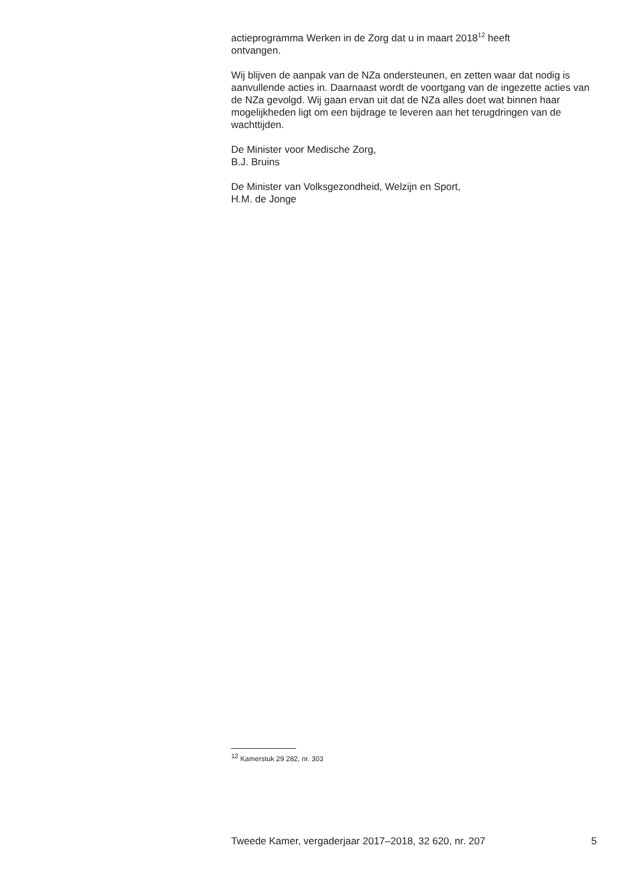actieprogramma Werken in de Zorg dat u in maart 2018<sup>12</sup> heeft
ontvangen.
Wij blijven de aanpak van de NZa ondersteunen, en zetten waar dat nodig is aanvullende acties in. Daarnaast wordt de voortgang van de ingezette acties van de NZa gevolgd. Wij gaan ervan uit dat de NZa alles doet wat binnen haar mogelijkheden ligt om een bijdrage te leveren aan het terugdringen van de wachttijden.
De Minister voor Medische Zorg,
B.J. Bruins
De Minister van Volksgezondheid, Welzijn en Sport,
H.M. de Jonge
<sup>12</sup> Kamerstuk 29 282, nr. 303
Tweede Kamer, vergaderjaar 2017–2018, 32 620, nr. 207 5